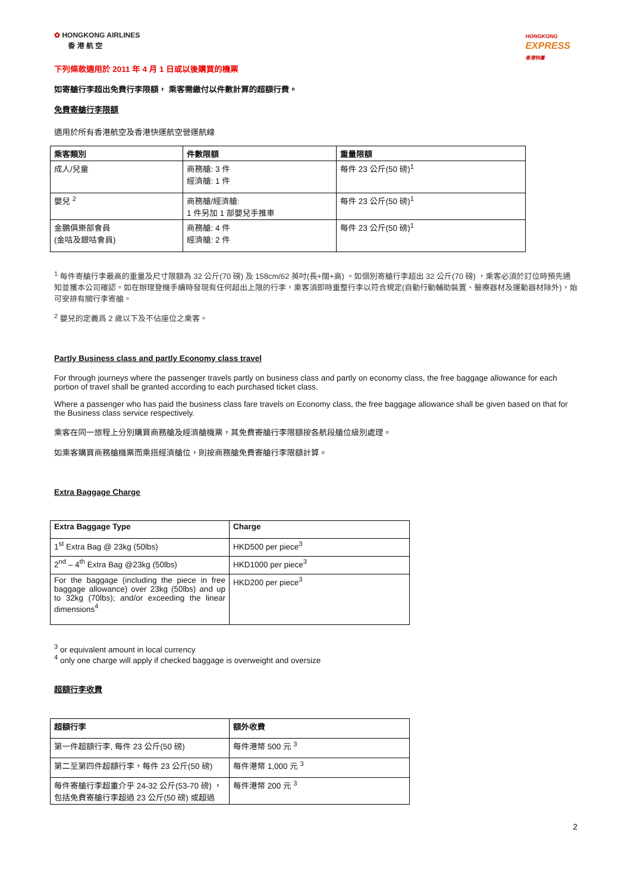✿ HONGKONG AIRLINES
香 港 航 空
HONGKONG
EXPRESS
香港快運
下列條款適用於 2011 年 4 月 1 日或以後購買的機票
如寄艙行李超出免費行李限額， 乘客需繳付以件數計算的超額行費。
免費寄艙行李限額
適用於所有香港航空及香港快運航空營運航線
| 乘客類別 | 件數限額 | 重量限額 |
| --- | --- | --- |
| 成人/兒童 | 商務艙: 3 件 經濟艙: 1 件 | 每件 23 公斤(50 磅)<sup>1</sup> |
| 嬰兒 <sup>2</sup> | 商務艙/經濟艙: 1 件另加 1 部嬰兒手推車 | 每件 23 公斤(50 磅)<sup>1</sup> |
| 金鵬俱樂部會員 (金咭及銀咭會員) | 商務艙: 4 件 經濟艙: 2 件 | 每件 23 公斤(50 磅)<sup>1</sup> |
<sup>1</sup> 每件寄艙行李最高的重量及尺寸限額為 32 公斤(70 磅) 及 158cm/62 英吋(長+闊+高) 。如個別寄艙行李超出 32 公斤(70 磅) ，乘客必須於訂位時預先通知並獲本公司確認。如在辦理登機手續時發現有任何超出上限的行李，乘客須即時重整行李以符合規定(自動行動輔助裝置、醫療器材及運動器材除外)，始可安排有關行李寄艙。
<sup>2</sup> 嬰兒的定義爲 2 歲以下及不佔座位之乘客。
Partly Business class and partly Economy class travel
For through journeys where the passenger travels partly on business class and partly on economy class, the free baggage allowance for each portion of travel shall be granted according to each purchased ticket class.
Where a passenger who has paid the business class fare travels on Economy class, the free baggage allowance shall be given based on that for the Business class service respectively.
乘客在同一旅程上分別購買商務艙及經濟艙機票，其免費寄艙行李限額按各航段艙位級別處理。
如乘客購買商務艙機票而乘搭經濟艙位，則按商務艙免費寄艙行李限額計算。
Extra Baggage Charge
| Extra Baggage Type | Charge |
| --- | --- |
| 1<sup>st</sup> Extra Bag @ 23kg (50lbs) | HKD500 per piece<sup>3</sup> |
| 2<sup>nd</sup> – 4<sup>th</sup> Extra Bag @23kg (50lbs) | HKD1000 per piece<sup>3</sup> |
| For the baggage (including the piece in free baggage allowance) over 23kg (50lbs) and up to 32kg (70lbs); and/or exceeding the linear dimensions<sup>4</sup> | HKD200 per piece<sup>3</sup> |
<sup>3</sup> or equivalent amount in local currency
<sup>4</sup> only one charge will apply if checked baggage is overweight and oversize
超額行李收費
| 超額行李 | 額外收費 |
| --- | --- |
| 第一件超額行李, 每件 23 公斤(50 磅) | 每件港幣 500 元 <sup>3</sup> |
| 第二至第四件超額行李，每件 23 公斤(50 磅) | 每件港幣 1,000 元 <sup>3</sup> |
| 每件寄艙行李超重介乎 24-32 公斤(53-70 磅) ，包括免費寄艙行李超過 23 公斤(50 磅) 或超過 | 每件港幣 200 元 <sup>3</sup> |
2